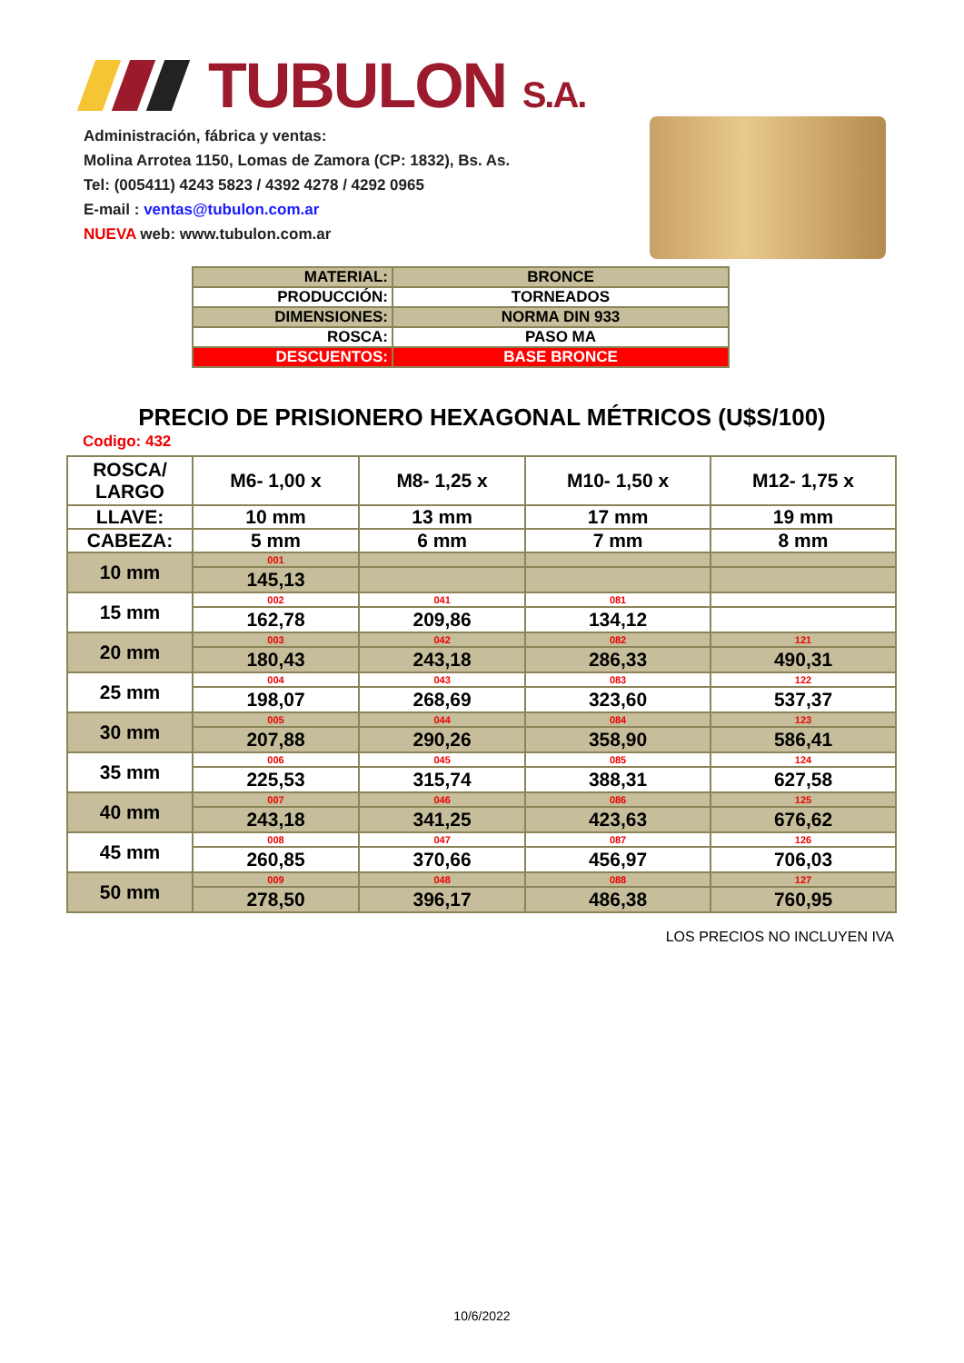TUBULON S.A.
Administración, fábrica y ventas:
Molina Arrotea 1150, Lomas de Zamora (CP: 1832), Bs. As.
Tel: (005411) 4243 5823 / 4392 4278 / 4292 0965
E-mail : ventas@tubulon.com.ar
NUEVA web: www.tubulon.com.ar
| MATERIAL: | BRONCE |
| PRODUCCIÓN: | TORNEADOS |
| DIMENSIONES: | NORMA DIN 933 |
| ROSCA: | PASO MA |
| DESCUENTOS: | BASE BRONCE |
PRECIO DE PRISIONERO HEXAGONAL MÉTRICOS (U$S/100)
Codigo: 432
| ROSCA/ LARGO | M6- 1,00 x | M8- 1,25 x | M10- 1,50 x | M12- 1,75 x |
| LLAVE: | 10 mm | 13 mm | 17 mm | 19 mm |
| CABEZA: | 5 mm | 6 mm | 7 mm | 8 mm |
| 10 mm | 001 | | | |
| | 145,13 | | | |
| 15 mm | 002 | 041 | 081 | |
| | 162,78 | 209,86 | 134,12 | |
| 20 mm | 003 | 042 | 082 | 121 |
| | 180,43 | 243,18 | 286,33 | 490,31 |
| 25 mm | 004 | 043 | 083 | 122 |
| | 198,07 | 268,69 | 323,60 | 537,37 |
| 30 mm | 005 | 044 | 084 | 123 |
| | 207,88 | 290,26 | 358,90 | 586,41 |
| 35 mm | 006 | 045 | 085 | 124 |
| | 225,53 | 315,74 | 388,31 | 627,58 |
| 40 mm | 007 | 046 | 086 | 125 |
| | 243,18 | 341,25 | 423,63 | 676,62 |
| 45 mm | 008 | 047 | 087 | 126 |
| | 260,85 | 370,66 | 456,97 | 706,03 |
| 50 mm | 009 | 048 | 088 | 127 |
| | 278,50 | 396,17 | 486,38 | 760,95 |
LOS PRECIOS NO INCLUYEN IVA
10/6/2022